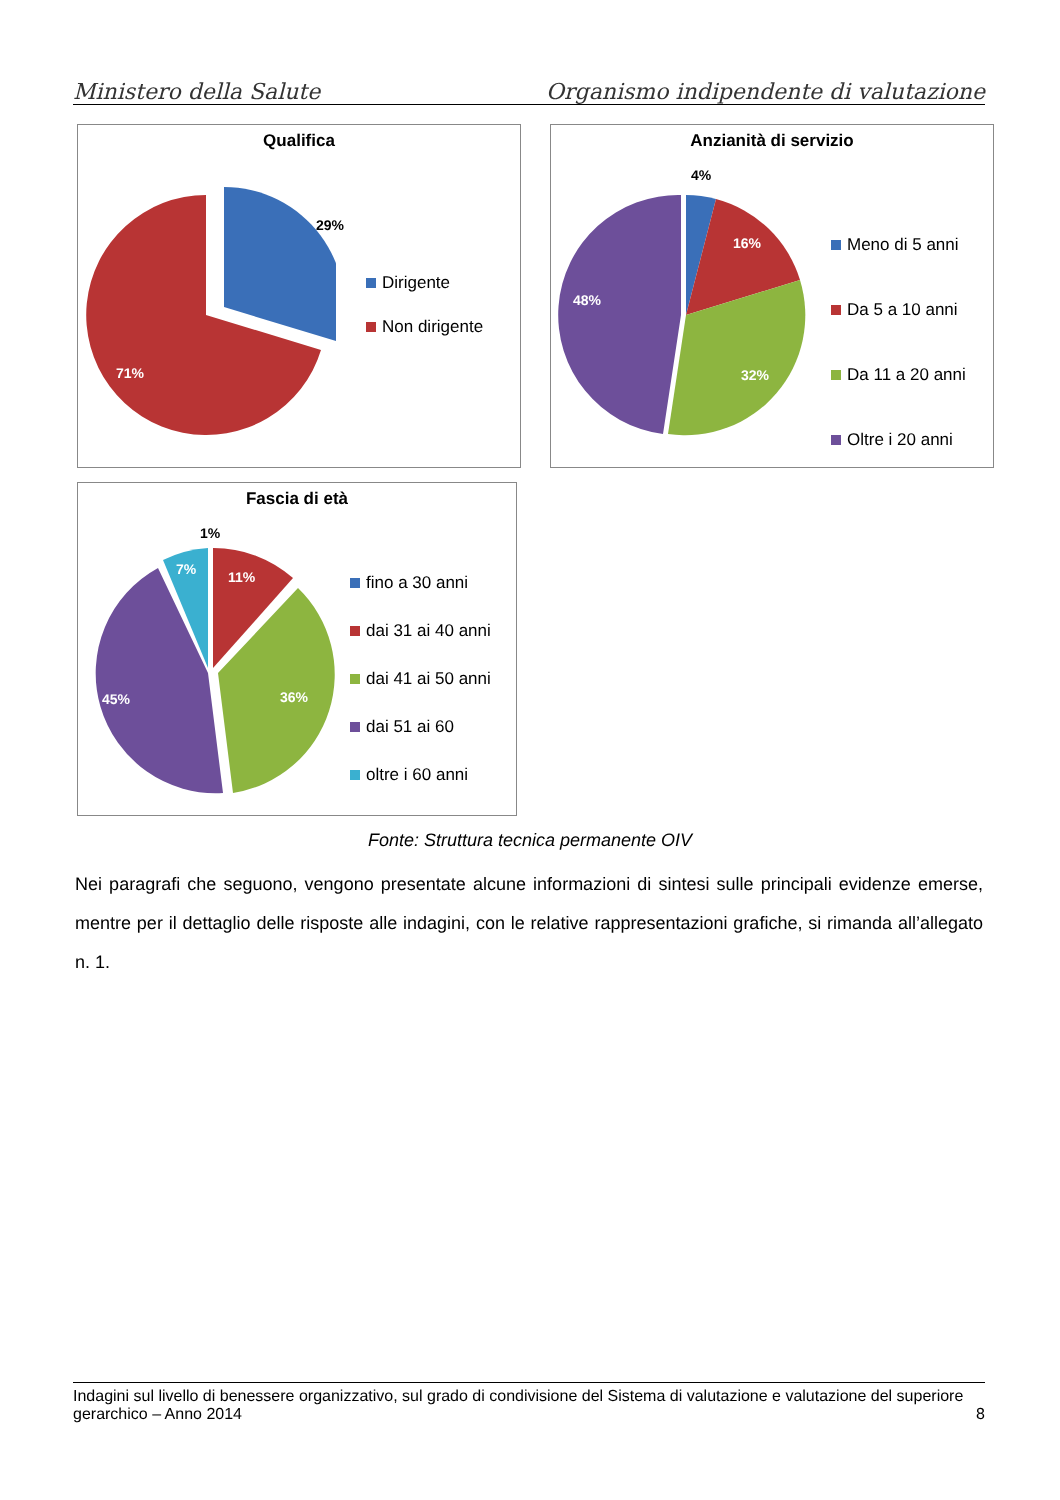Ministero della Salute Organismo indipendente di valutazione
Qualifica
29%
71%
Dirigente
Non dirigente
Anzianità di servizio
4%
16%
32%
48%
Meno di 5 anni
Da 5 a 10 anni
Da 11 a 20 anni
Oltre i 20 anni
Fascia di età
1%
7% 11%
36% 45%
fino a 30 anni
dai 31 ai 40 anni
dai 41 ai 50 anni
dai 51 ai 60
oltre i 60 anni
Fonte: Struttura tecnica permanente OIV
Nei paragrafi che seguono, vengono presentate alcune informazioni di sintesi sulle principali evidenze emerse, mentre per il dettaglio delle risposte alle indagini, con le relative rappresentazioni grafiche, si rimanda all’allegato n. 1.
Indagini sul livello di benessere organizzativo, sul grado di condivisione del Sistema di valutazione e valutazione del superiore gerarchico – Anno 2014 8